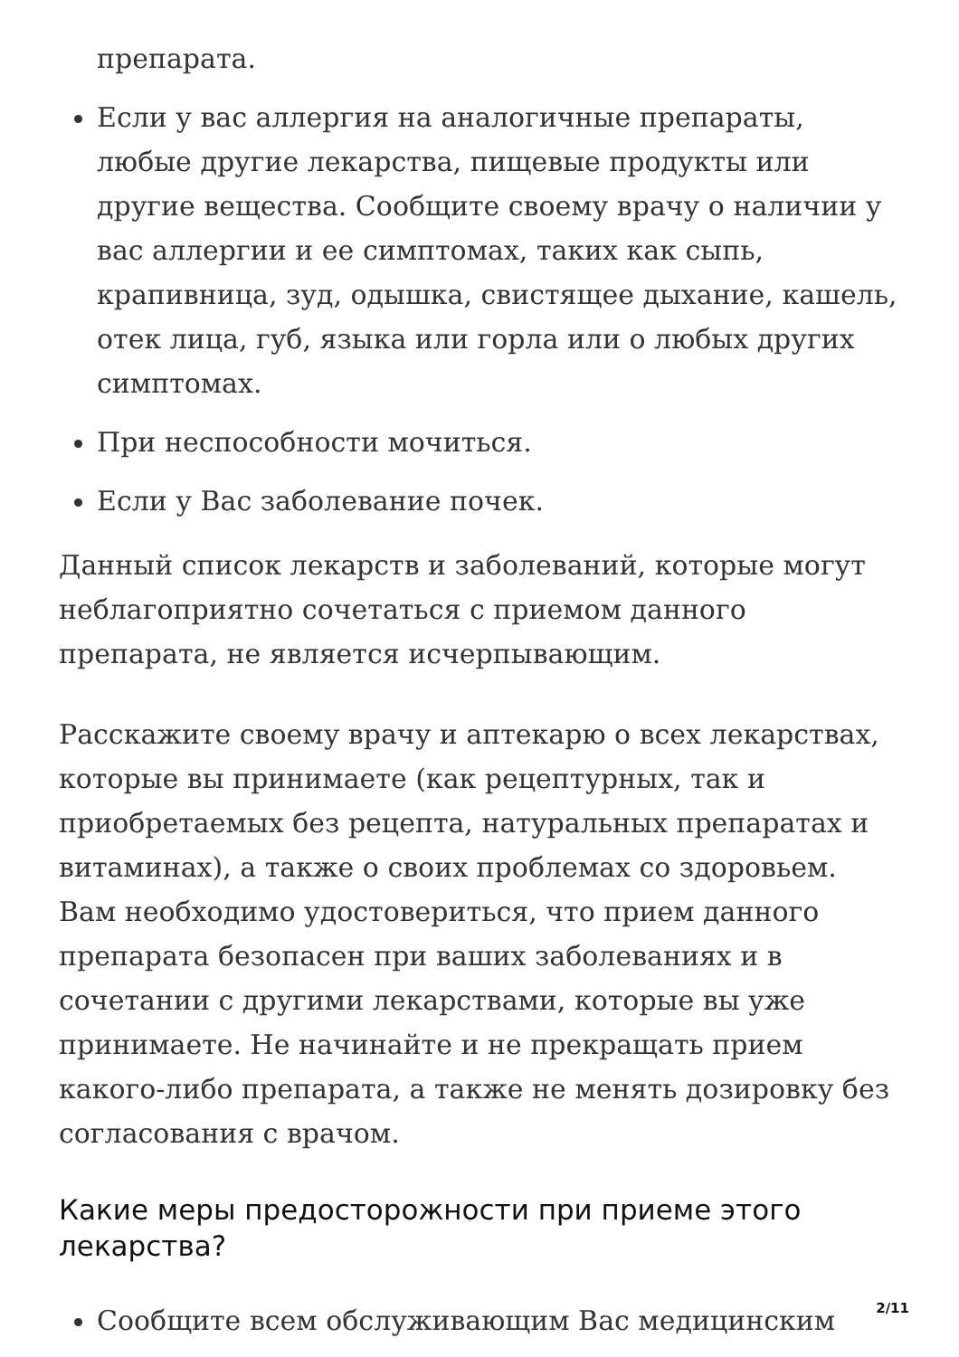препарата.
Если у вас аллергия на аналогичные препараты, любые другие лекарства, пищевые продукты или другие вещества. Сообщите своему врачу о наличии у вас аллергии и ее симптомах, таких как сыпь, крапивница, зуд, одышка, свистящее дыхание, кашель, отек лица, губ, языка или горла или о любых других симптомах.
При неспособности мочиться.
Если у Вас заболевание почек.
Данный список лекарств и заболеваний, которые могут неблагоприятно сочетаться с приемом данного препарата, не является исчерпывающим.
Расскажите своему врачу и аптекарю о всех лекарствах, которые вы принимаете (как рецептурных, так и приобретаемых без рецепта, натуральных препаратах и витаминах), а также о своих проблемах со здоровьем. Вам необходимо удостовериться, что прием данного препарата безопасен при ваших заболеваниях и в сочетании с другими лекарствами, которые вы уже принимаете. Не начинайте и не прекращать прием какого-либо препарата, а также не менять дозировку без согласования с врачом.
Какие меры предосторожности при приеме этого лекарства?
Сообщите всем обслуживающим Вас медицинским
2/11